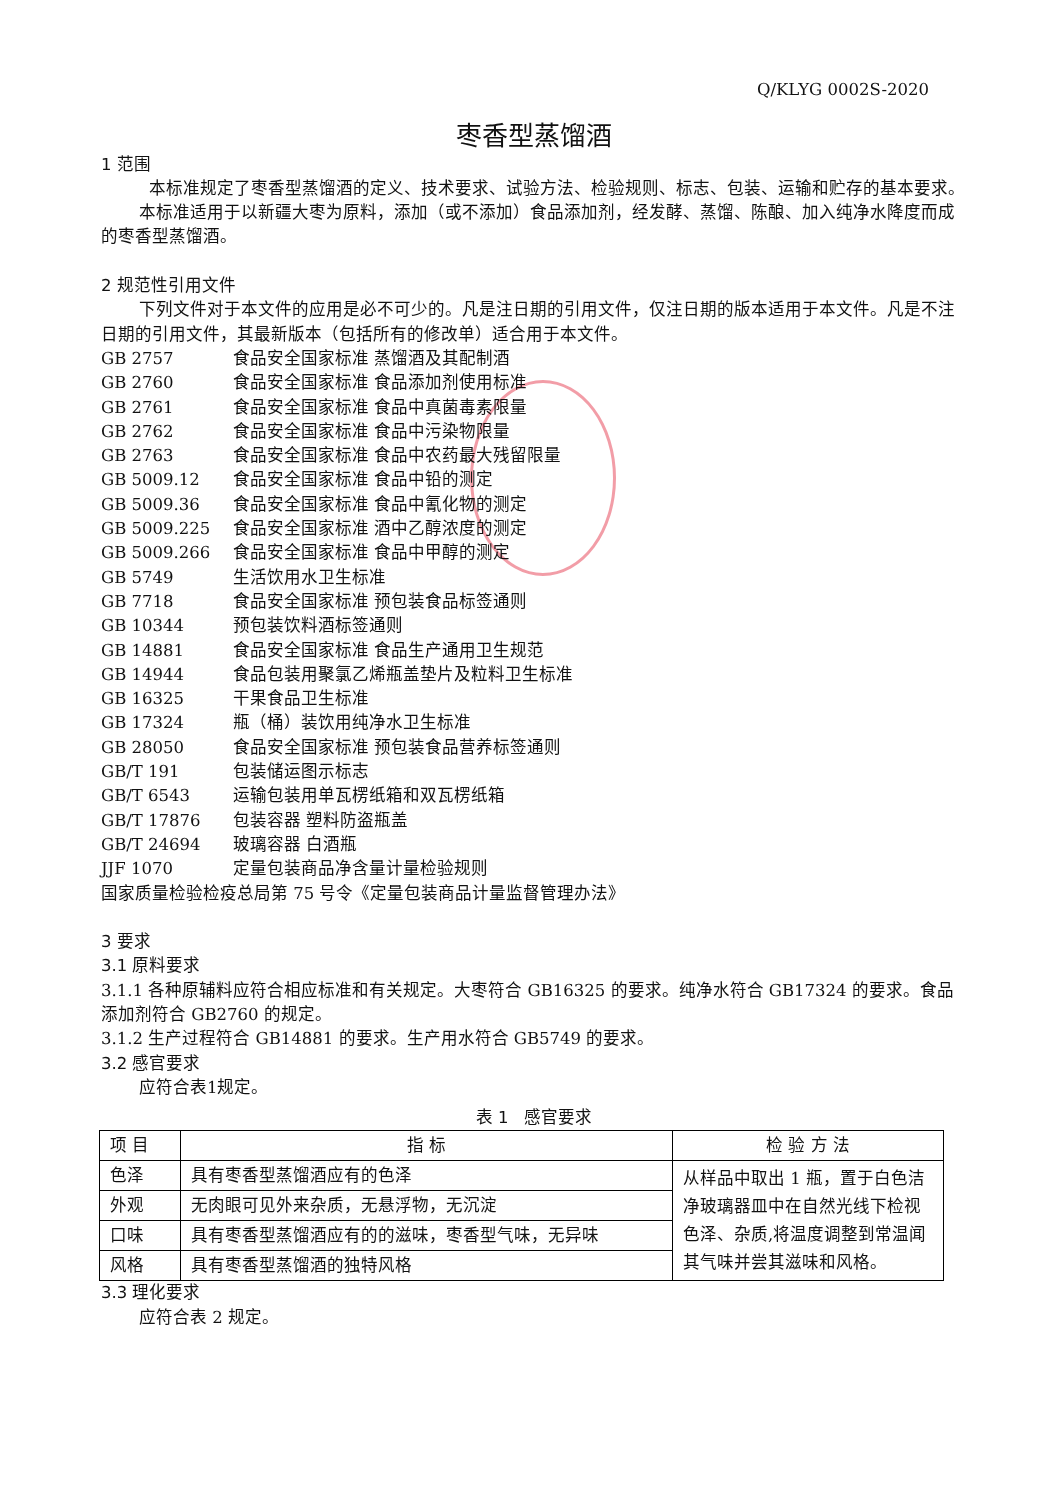Q/KLYG 0002S-2020
枣香型蒸馏酒
1 范围
本标准规定了枣香型蒸馏酒的定义、技术要求、试验方法、检验规则、标志、包装、运输和贮存的基本要求。
本标准适用于以新疆大枣为原料，添加（或不添加）食品添加剂，经发酵、蒸馏、陈酿、加入纯净水降度而成的枣香型蒸馏酒。
2 规范性引用文件
下列文件对于本文件的应用是必不可少的。凡是注日期的引用文件，仅注日期的版本适用于本文件。凡是不注日期的引用文件，其最新版本（包括所有的修改单）适合用于本文件。
GB 2757 食品安全国家标准 蒸馏酒及其配制酒
GB 2760 食品安全国家标准 食品添加剂使用标准
GB 2761 食品安全国家标准 食品中真菌毒素限量
GB 2762 食品安全国家标准 食品中污染物限量
GB 2763 食品安全国家标准 食品中农药最大残留限量
GB 5009.12 食品安全国家标准 食品中铅的测定
GB 5009.36 食品安全国家标准 食品中氰化物的测定
GB 5009.225 食品安全国家标准 酒中乙醇浓度的测定
GB 5009.266 食品安全国家标准 食品中甲醇的测定
GB 5749 生活饮用水卫生标准
GB 7718 食品安全国家标准 预包装食品标签通则
GB 10344 预包装饮料酒标签通则
GB 14881 食品安全国家标准 食品生产通用卫生规范
GB 14944 食品包装用聚氯乙烯瓶盖垫片及粒料卫生标准
GB 16325 干果食品卫生标准
GB 17324 瓶（桶）装饮用纯净水卫生标准
GB 28050 食品安全国家标准 预包装食品营养标签通则
GB/T 191 包装储运图示标志
GB/T 6543 运输包装用单瓦楞纸箱和双瓦楞纸箱
GB/T 17876 包装容器 塑料防盗瓶盖
GB/T 24694 玻璃容器 白酒瓶
JJF 1070 定量包装商品净含量计量检验规则
国家质量检验检疫总局第 75 号令《定量包装商品计量监督管理办法》
3 要求
3.1 原料要求
3.1.1 各种原辅料应符合相应标准和有关规定。大枣符合 GB16325 的要求。纯净水符合 GB17324 的要求。食品添加剂符合 GB2760 的规定。
3.1.2 生产过程符合 GB14881 的要求。生产用水符合 GB5749 的要求。
3.2 感官要求
应符合表1规定。
表 1 感官要求
| 项 目 | 指 标 | 检 验 方 法 |
| 色泽 | 具有枣香型蒸馏酒应有的色泽 | 从样品中取出 1 瓶，置于白色洁净玻璃器皿中在自然光线下检视色泽、杂质,将温度调整到常温闻其气味并尝其滋味和风格。 |
| 外观 | 无肉眼可见外来杂质，无悬浮物，无沉淀 | |
| 口味 | 具有枣香型蒸馏酒应有的的滋味，枣香型气味，无异味 | |
| 风格 | 具有枣香型蒸馏酒的独特风格 | |
3.3 理化要求
应符合表 2 规定。